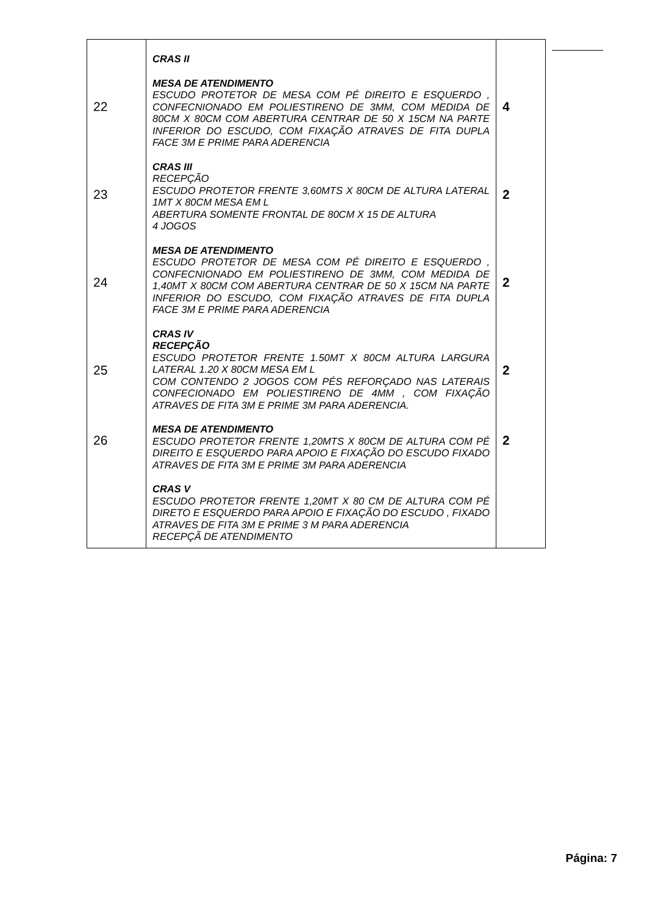| 22 23 24 25 26 | CRAS II MESA DE ATENDIMENTO ESCUDO PROTETOR DE MESA COM PÉ DIREITO E ESQUERDO , CONFECNIONADO EM POLIESTIRENO DE 3MM, COM MEDIDA DE 80CM X 80CM COM ABERTURA CENTRAR DE 50 X 15CM NA PARTE INFERIOR DO ESCUDO, COM FIXAÇÃO ATRAVES DE FITA DUPLA FACE 3M E PRIME PARA ADERENCIA CRAS III RECEPÇÃO ESCUDO PROTETOR FRENTE 3,60MTS X 80CM DE ALTURA LATERAL 1MT X 80CM MESA EM L ABERTURA SOMENTE FRONTAL DE 80CM X 15 DE ALTURA 4 JOGOS MESA DE ATENDIMENTO ESCUDO PROTETOR DE MESA COM PÉ DIREITO E ESQUERDO , CONFECNIONADO EM POLIESTIRENO DE 3MM, COM MEDIDA DE 1,40MT X 80CM COM ABERTURA CENTRAR DE 50 X 15CM NA PARTE INFERIOR DO ESCUDO, COM FIXAÇÃO ATRAVES DE FITA DUPLA FACE 3M E PRIME PARA ADERENCIA CRAS IV RECEPÇÃO ESCUDO PROTETOR FRENTE 1.50MT X 80CM ALTURA LARGURA LATERAL 1.20 X 80CM MESA EM L COM CONTENDO 2 JOGOS COM PÉS REFORÇADO NAS LATERAIS CONFECIONADO EM POLIESTIRENO DE 4MM , COM FIXAÇÃO ATRAVES DE FITA 3M E PRIME 3M PARA ADERENCIA. MESA DE ATENDIMENTO ESCUDO PROTETOR FRENTE 1,20MTS X 80CM DE ALTURA COM PÉ DIREITO E ESQUERDO PARA APOIO E FIXAÇÃO DO ESCUDO FIXADO ATRAVES DE FITA 3M E PRIME 3M PARA ADERENCIA CRAS V ESCUDO PROTETOR FRENTE 1,20MT X 80 CM DE ALTURA COM PÉ DIRETO E ESQUERDO PARA APOIO E FIXAÇÃO DO ESCUDO , FIXADO ATRAVES DE FITA 3M E PRIME 3 M PARA ADERENCIA RECEPÇÃ DE ATENDIMENTO | 4 2 2 2 2 |
Página: 7